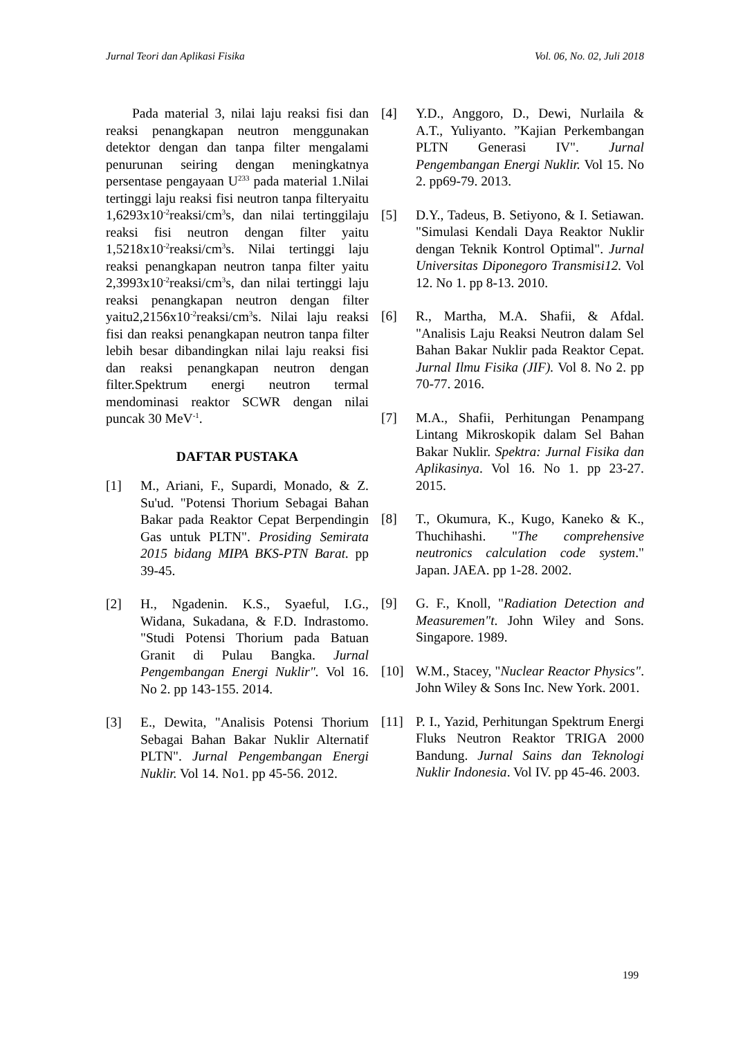Jurnal Teori dan Aplikasi Fisika Vol. 06, No. 02, Juli 2018
Pada material 3, nilai laju reaksi fisi dan reaksi penangkapan neutron menggunakan detektor dengan dan tanpa filter mengalami penurunan seiring dengan meningkatnya persentase pengayaan U<sup>233</sup> pada material 1.Nilai tertinggi laju reaksi fisi neutron tanpa filteryaitu 1,6293x10<sup>-2</sup>reaksi/cm<sup>3</sup>s, dan nilai tertinggilaju reaksi fisi neutron dengan filter yaitu 1,5218x10<sup>-2</sup>reaksi/cm<sup>3</sup>s. Nilai tertinggi laju reaksi penangkapan neutron tanpa filter yaitu 2,3993x10<sup>-2</sup>reaksi/cm<sup>3</sup>s, dan nilai tertinggi laju reaksi penangkapan neutron dengan filter yaitu2,2156x10<sup>-2</sup>reaksi/cm<sup>3</sup>s. Nilai laju reaksi fisi dan reaksi penangkapan neutron tanpa filter lebih besar dibandingkan nilai laju reaksi fisi dan reaksi penangkapan neutron dengan filter.Spektrum energi neutron termal mendominasi reaktor SCWR dengan nilai puncak 30 MeV<sup>-1</sup>.
DAFTAR PUSTAKA
[1] M., Ariani, F., Supardi, Monado, & Z. Su'ud. "Potensi Thorium Sebagai Bahan Bakar pada Reaktor Cepat Berpendingin Gas untuk PLTN". Prosiding Semirata 2015 bidang MIPA BKS-PTN Barat. pp 39-45.
[2] H., Ngadenin. K.S., Syaeful, I.G., Widana, Sukadana, & F.D. Indrastomo. "Studi Potensi Thorium pada Batuan Granit di Pulau Bangka. Jurnal Pengembangan Energi Nuklir". Vol 16. No 2. pp 143-155. 2014.
[3] E., Dewita, "Analisis Potensi Thorium Sebagai Bahan Bakar Nuklir Alternatif PLTN". Jurnal Pengembangan Energi Nuklir. Vol 14. No1. pp 45-56. 2012.
[4] Y.D., Anggoro, D., Dewi, Nurlaila & A.T., Yuliyanto. ”Kajian Perkembangan PLTN Generasi IV". Jurnal Pengembangan Energi Nuklir. Vol 15. No 2. pp69-79. 2013.
[5] D.Y., Tadeus, B. Setiyono, & I. Setiawan. "Simulasi Kendali Daya Reaktor Nuklir dengan Teknik Kontrol Optimal". Jurnal Universitas Diponegoro Transmisi12. Vol 12. No 1. pp 8-13. 2010.
[6] R., Martha, M.A. Shafii, & Afdal. "Analisis Laju Reaksi Neutron dalam Sel Bahan Bakar Nuklir pada Reaktor Cepat. Jurnal Ilmu Fisika (JIF). Vol 8. No 2. pp 70-77. 2016.
[7] M.A., Shafii, Perhitungan Penampang Lintang Mikroskopik dalam Sel Bahan Bakar Nuklir. Spektra: Jurnal Fisika dan Aplikasinya. Vol 16. No 1. pp 23-27. 2015.
[8] T., Okumura, K., Kugo, Kaneko & K., Thuchihashi. "The comprehensive neutronics calculation code system." Japan. JAEA. pp 1-28. 2002.
[9] G. F., Knoll, "Radiation Detection and Measuremen"t. John Wiley and Sons. Singapore. 1989.
[10] W.M., Stacey, "Nuclear Reactor Physics". John Wiley & Sons Inc. New York. 2001.
[11] P. I., Yazid, Perhitungan Spektrum Energi Fluks Neutron Reaktor TRIGA 2000 Bandung. Jurnal Sains dan Teknologi Nuklir Indonesia. Vol IV. pp 45-46. 2003.
199